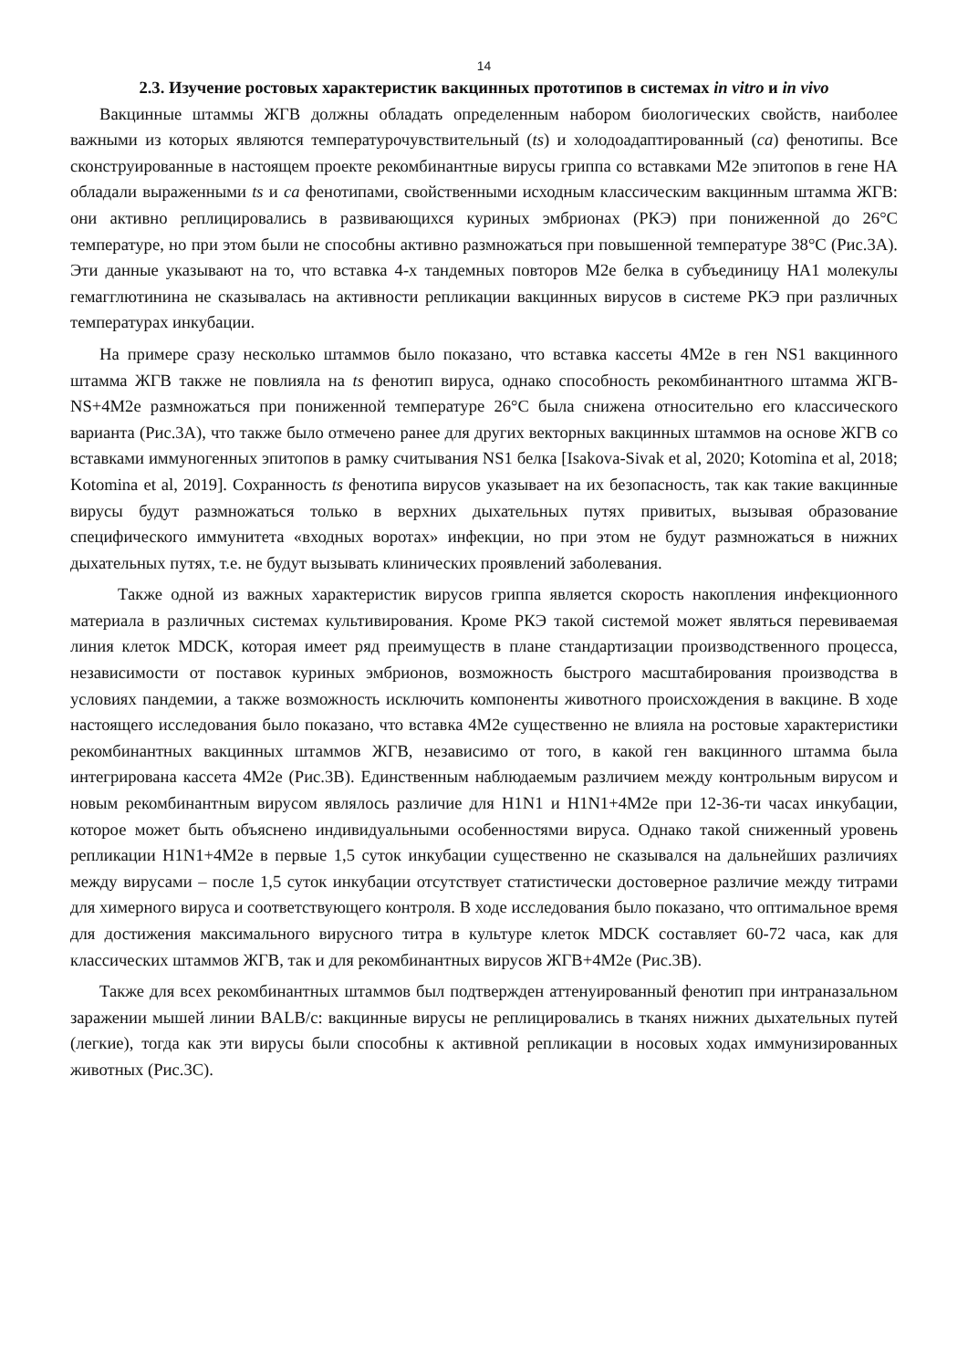14
2.3. Изучение ростовых характеристик вакцинных прототипов в системах in vitro и in vivo
Вакцинные штаммы ЖГВ должны обладать определенным набором биологических свойств, наиболее важными из которых являются температурочувствительный (ts) и холодоадаптированный (ca) фенотипы. Все сконструированные в настоящем проекте рекомбинантные вирусы гриппа со вставками М2е эпитопов в гене НА обладали выраженными ts и ca фенотипами, свойственными исходным классическим вакцинным штамма ЖГВ: они активно реплицировались в развивающихся куриных эмбрионах (РКЭ) при пониженной до 26°С температуре, но при этом были не способны активно размножаться при повышенной температуре 38°С (Рис.3А). Эти данные указывают на то, что вставка 4-х тандемных повторов М2е белка в субъединицу НА1 молекулы гемагглютинина не сказывалась на активности репликации вакцинных вирусов в системе РКЭ при различных температурах инкубации.
На примере сразу несколько штаммов было показано, что вставка кассеты 4М2е в ген NS1 вакцинного штамма ЖГВ также не повлияла на ts фенотип вируса, однако способность рекомбинантного штамма ЖГВ-NS+4M2e размножаться при пониженной температуре 26°С была снижена относительно его классического варианта (Рис.3А), что также было отмечено ранее для других векторных вакцинных штаммов на основе ЖГВ со вставками иммуногенных эпитопов в рамку считывания NS1 белка [Isakova-Sivak et al, 2020; Kotomina et al, 2018; Kotomina et al, 2019]. Сохранность ts фенотипа вирусов указывает на их безопасность, так как такие вакцинные вирусы будут размножаться только в верхних дыхательных путях привитых, вызывая образование специфического иммунитета «входных воротах» инфекции, но при этом не будут размножаться в нижних дыхательных путях, т.е. не будут вызывать клинических проявлений заболевания.
Также одной из важных характеристик вирусов гриппа является скорость накопления инфекционного материала в различных системах культивирования. Кроме РКЭ такой системой может являться перевиваемая линия клеток MDCK, которая имеет ряд преимуществ в плане стандартизации производственного процесса, независимости от поставок куриных эмбрионов, возможность быстрого масштабирования производства в условиях пандемии, а также возможность исключить компоненты животного происхождения в вакцине. В ходе настоящего исследования было показано, что вставка 4М2е существенно не влияла на ростовые характеристики рекомбинантных вакцинных штаммов ЖГВ, независимо от того, в какой ген вакцинного штамма была интегрирована кассета 4М2е (Рис.3В). Единственным наблюдаемым различием между контрольным вирусом и новым рекомбинантным вирусом являлось различие для H1N1 и H1N1+4M2e при 12-36-ти часах инкубации, которое может быть объяснено индивидуальными особенностями вируса. Однако такой сниженный уровень репликации H1N1+4M2e в первые 1,5 суток инкубации существенно не сказывался на дальнейших различиях между вирусами – после 1,5 суток инкубации отсутствует статистически достоверное различие между титрами для химерного вируса и соответствующего контроля. В ходе исследования было показано, что оптимальное время для достижения максимального вирусного титра в культуре клеток MDCK составляет 60-72 часа, как для классических штаммов ЖГВ, так и для рекомбинантных вирусов ЖГВ+4М2е (Рис.3В).
Также для всех рекомбинантных штаммов был подтвержден аттенуированный фенотип при интраназальном заражении мышей линии BALB/c: вакцинные вирусы не реплицировались в тканях нижних дыхательных путей (легкие), тогда как эти вирусы были способны к активной репликации в носовых ходах иммунизированных животных (Рис.3С).